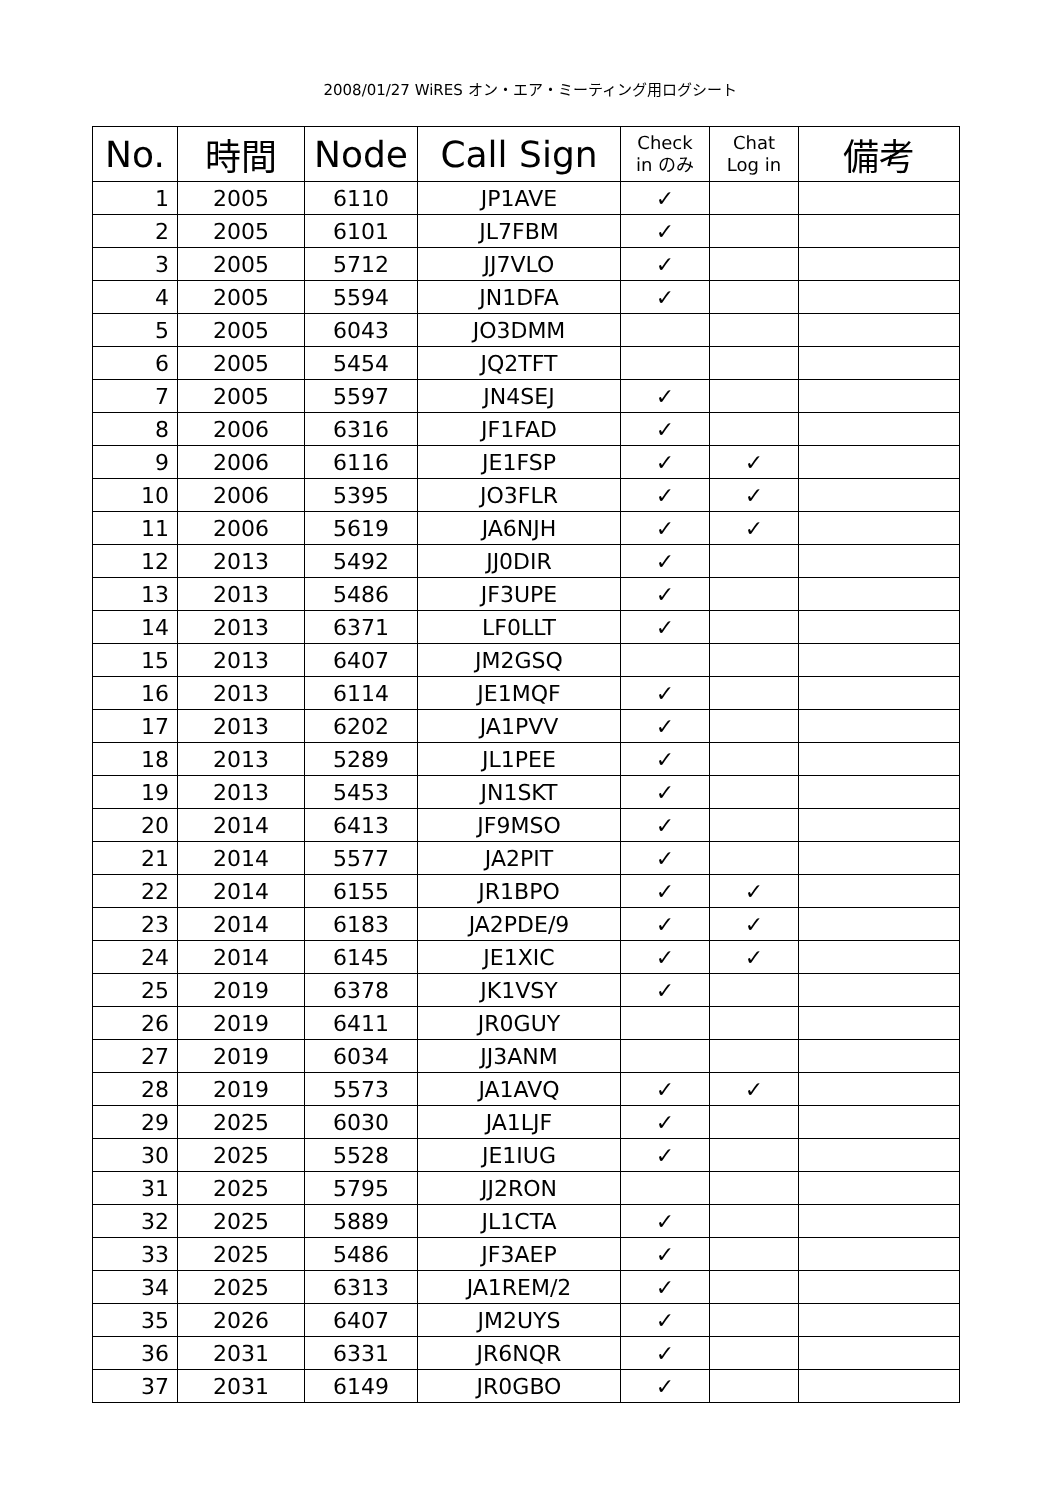2008/01/27 WiRES オン・エア・ミーティング用ログシート
| No. | 時間 | Node | Call Sign | Check in のみ | Chat Log in | 備考 |
| --- | --- | --- | --- | --- | --- | --- |
| 1 | 2005 | 6110 | JP1AVE | ✓ | | |
| 2 | 2005 | 6101 | JL7FBM | ✓ | | |
| 3 | 2005 | 5712 | JJ7VLO | ✓ | | |
| 4 | 2005 | 5594 | JN1DFA | ✓ | | |
| 5 | 2005 | 6043 | JO3DMM | | | |
| 6 | 2005 | 5454 | JQ2TFT | | | |
| 7 | 2005 | 5597 | JN4SEJ | ✓ | | |
| 8 | 2006 | 6316 | JF1FAD | ✓ | | |
| 9 | 2006 | 6116 | JE1FSP | ✓ | ✓ | |
| 10 | 2006 | 5395 | JO3FLR | ✓ | ✓ | |
| 11 | 2006 | 5619 | JA6NJH | ✓ | ✓ | |
| 12 | 2013 | 5492 | JJ0DIR | ✓ | | |
| 13 | 2013 | 5486 | JF3UPE | ✓ | | |
| 14 | 2013 | 6371 | LF0LLT | ✓ | | |
| 15 | 2013 | 6407 | JM2GSQ | | | |
| 16 | 2013 | 6114 | JE1MQF | ✓ | | |
| 17 | 2013 | 6202 | JA1PVV | ✓ | | |
| 18 | 2013 | 5289 | JL1PEE | ✓ | | |
| 19 | 2013 | 5453 | JN1SKT | ✓ | | |
| 20 | 2014 | 6413 | JF9MSO | ✓ | | |
| 21 | 2014 | 5577 | JA2PIT | ✓ | | |
| 22 | 2014 | 6155 | JR1BPO | ✓ | ✓ | |
| 23 | 2014 | 6183 | JA2PDE/9 | ✓ | ✓ | |
| 24 | 2014 | 6145 | JE1XIC | ✓ | ✓ | |
| 25 | 2019 | 6378 | JK1VSY | ✓ | | |
| 26 | 2019 | 6411 | JR0GUY | | | |
| 27 | 2019 | 6034 | JJ3ANM | | | |
| 28 | 2019 | 5573 | JA1AVQ | ✓ | ✓ | |
| 29 | 2025 | 6030 | JA1LJF | ✓ | | |
| 30 | 2025 | 5528 | JE1IUG | ✓ | | |
| 31 | 2025 | 5795 | JJ2RON | | | |
| 32 | 2025 | 5889 | JL1CTA | ✓ | | |
| 33 | 2025 | 5486 | JF3AEP | ✓ | | |
| 34 | 2025 | 6313 | JA1REM/2 | ✓ | | |
| 35 | 2026 | 6407 | JM2UYS | ✓ | | |
| 36 | 2031 | 6331 | JR6NQR | ✓ | | |
| 37 | 2031 | 6149 | JR0GBO | ✓ | | |